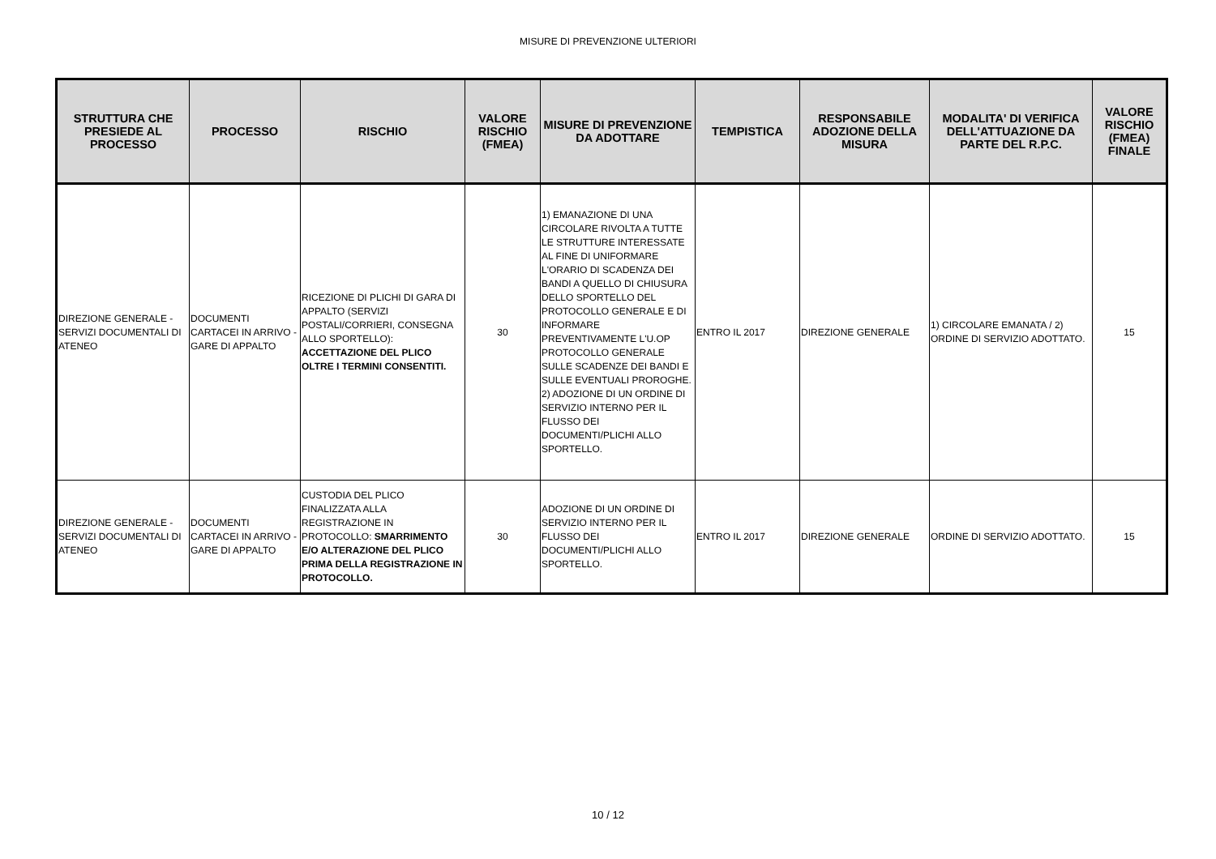MISURE DI PREVENZIONE ULTERIORI
| STRUTTURA CHE PRESIEDE AL PROCESSO | PROCESSO | RISCHIO | VALORE RISCHIO (FMEA) | MISURE DI PREVENZIONE DA ADOTTARE | TEMPISTICA | RESPONSABILE ADOZIONE DELLA MISURA | MODALITA' DI VERIFICA DELL'ATTUAZIONE DA PARTE DEL R.P.C. | VALORE RISCHIO (FMEA) FINALE |
| --- | --- | --- | --- | --- | --- | --- | --- | --- |
| DIREZIONE GENERALE - SERVIZI DOCUMENTALI DI ATENEO | DOCUMENTI CARTACEI IN ARRIVO - GARE DI APPALTO | RICEZIONE DI PLICHI DI GARA DI APPALTO (SERVIZI POSTALI/CORRIERI, CONSEGNA ALLO SPORTELLO): ACCETTAZIONE DEL PLICO OLTRE I TERMINI CONSENTITI. | 30 | 1) EMANAZIONE DI UNA CIRCOLARE RIVOLTA A TUTTE LE STRUTTURE INTERESSATE AL FINE DI UNIFORMARE L'ORARIO DI SCADENZA DEI BANDI A QUELLO DI CHIUSURA DELLO SPORTELLO DEL PROTOCOLLO GENERALE E DI INFORMARE PREVENTIVAMENTE L'U.OP PROTOCOLLO GENERALE SULLE SCADENZE DEI BANDI E SULLE EVENTUALI PROROGHE. 2) ADOZIONE DI UN ORDINE DI SERVIZIO INTERNO PER IL FLUSSO DEI DOCUMENTI/PLICHI ALLO SPORTELLO. | ENTRO IL 2017 | DIREZIONE GENERALE | 1) CIRCOLARE EMANATA / 2) ORDINE DI SERVIZIO ADOTTATO. | 15 |
| DIREZIONE GENERALE - SERVIZI DOCUMENTALI DI ATENEO | DOCUMENTI CARTACEI IN ARRIVO - GARE DI APPALTO | CUSTODIA DEL PLICO FINALIZZATA ALLA REGISTRAZIONE IN PROTOCOLLO: SMARRIMENTO E/O ALTERAZIONE DEL PLICO PRIMA DELLA REGISTRAZIONE IN PROTOCOLLO. | 30 | ADOZIONE DI UN ORDINE DI SERVIZIO INTERNO PER IL FLUSSO DEI DOCUMENTI/PLICHI ALLO SPORTELLO. | ENTRO IL 2017 | DIREZIONE GENERALE | ORDINE DI SERVIZIO ADOTTATO. | 15 |
10 / 12